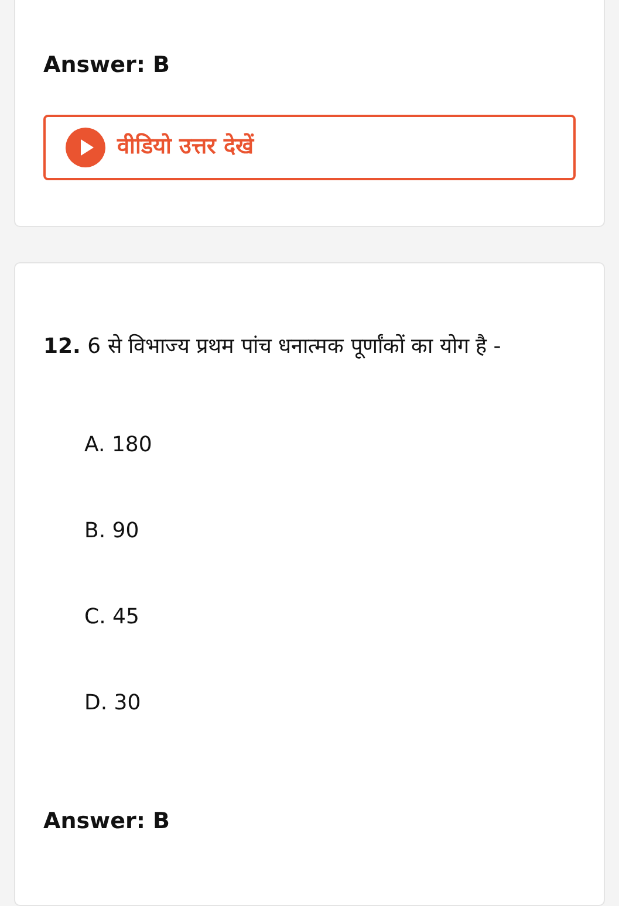Answer: B
वीडियो उत्तर देखें
12. 6 से विभाज्य प्रथम पांच धनात्मक पूर्णांकों का योग है -
A. 180
B. 90
C. 45
D. 30
Answer: B